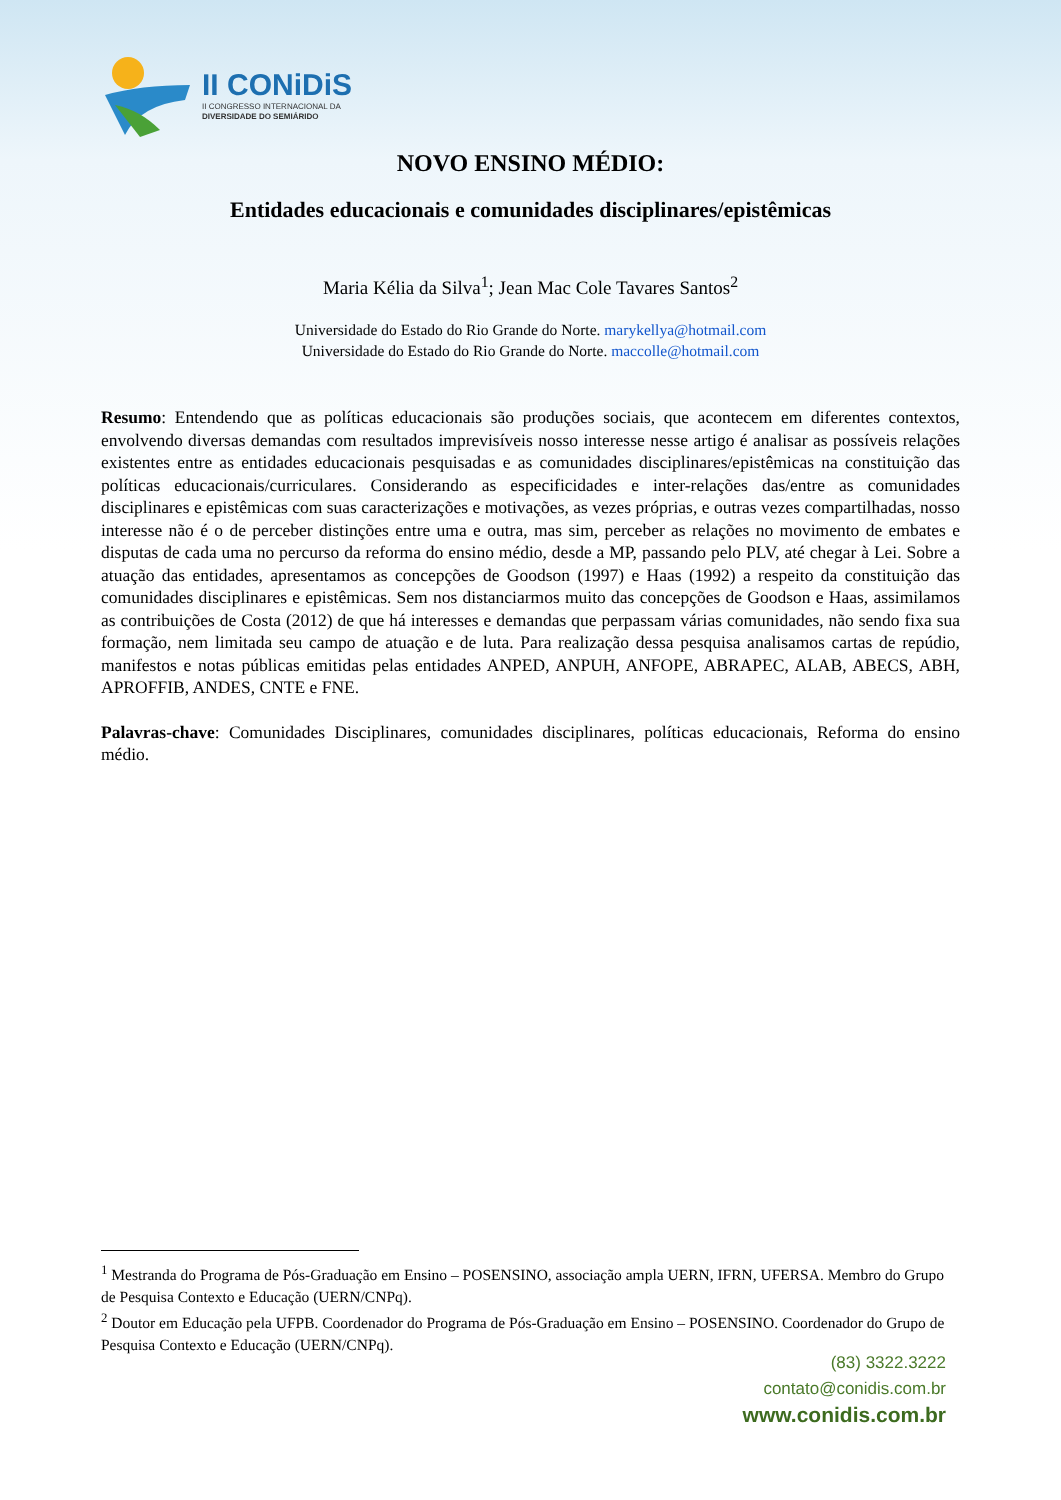II CONiDiS
II CONGRESSO INTERNACIONAL DA
DIVERSIDADE DO SEMIÁRIDO
NOVO ENSINO MÉDIO:
Entidades educacionais e comunidades disciplinares/epistêmicas
Maria Kélia da Silva<sup>1</sup>; Jean Mac Cole Tavares Santos<sup>2</sup>
Universidade do Estado do Rio Grande do Norte. marykellya@hotmail.com
Universidade do Estado do Rio Grande do Norte. maccolle@hotmail.com
Resumo: Entendendo que as políticas educacionais são produções sociais, que acontecem em diferentes contextos, envolvendo diversas demandas com resultados imprevisíveis nosso interesse nesse artigo é analisar as possíveis relações existentes entre as entidades educacionais pesquisadas e as comunidades disciplinares/epistêmicas na constituição das políticas educacionais/curriculares. Considerando as especificidades e inter-relações das/entre as comunidades disciplinares e epistêmicas com suas caracterizações e motivações, as vezes próprias, e outras vezes compartilhadas, nosso interesse não é o de perceber distinções entre uma e outra, mas sim, perceber as relações no movimento de embates e disputas de cada uma no percurso da reforma do ensino médio, desde a MP, passando pelo PLV, até chegar à Lei. Sobre a atuação das entidades, apresentamos as concepções de Goodson (1997) e Haas (1992) a respeito da constituição das comunidades disciplinares e epistêmicas. Sem nos distanciarmos muito das concepções de Goodson e Haas, assimilamos as contribuições de Costa (2012) de que há interesses e demandas que perpassam várias comunidades, não sendo fixa sua formação, nem limitada seu campo de atuação e de luta. Para realização dessa pesquisa analisamos cartas de repúdio, manifestos e notas públicas emitidas pelas entidades ANPED, ANPUH, ANFOPE, ABRAPEC, ALAB, ABECS, ABH, APROFFIB, ANDES, CNTE e FNE.
Palavras-chave: Comunidades Disciplinares, comunidades disciplinares, políticas educacionais, Reforma do ensino médio.
<sup>1</sup> Mestranda do Programa de Pós-Graduação em Ensino – POSENSINO, associação ampla UERN, IFRN, UFERSA. Membro do Grupo de Pesquisa Contexto e Educação (UERN/CNPq).
<sup>2</sup> Doutor em Educação pela UFPB. Coordenador do Programa de Pós-Graduação em Ensino – POSENSINO. Coordenador do Grupo de Pesquisa Contexto e Educação (UERN/CNPq).
(83) 3322.3222
contato@conidis.com.br
www.conidis.com.br